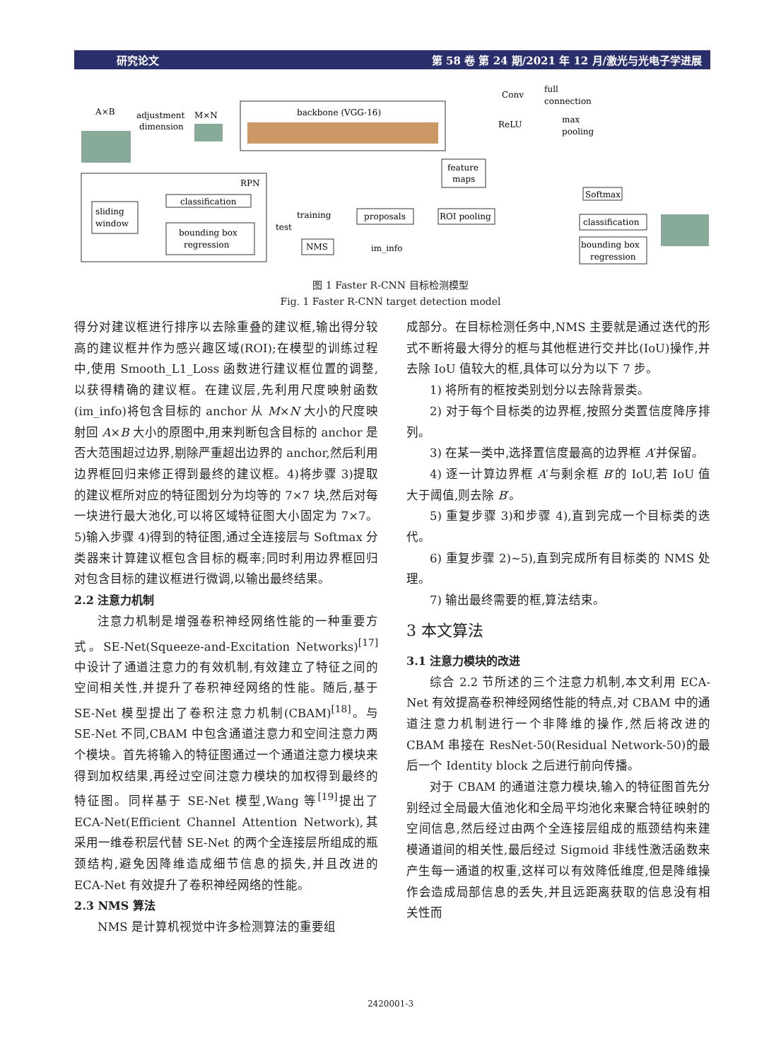研究论文 第 58 卷 第 24 期/2021 年 12 月/激光与光电子学进展
A×B
adjustment
dimension
M×N
backbone (VGG-16)
Conv
full
connection
ReLU
max
pooling
feature
maps
RPN
sliding
window
classification
bounding box
regression
training
test
proposals
NMS
im_info
ROI pooling
Softmax
classification
bounding box
regression
图 1 Faster R-CNN 目标检测模型
Fig. 1 Faster R-CNN target detection model
得分对建议框进行排序以去除重叠的建议框,输出得分较高的建议框并作为感兴趣区域(ROI);在模型的训练过程中,使用 Smooth_L1_Loss 函数进行建议框位置的调整,以获得精确的建议框。在建议层,先利用尺度映射函数(im_info)将包含目标的 anchor 从 M×N 大小的尺度映射回 A×B 大小的原图中,用来判断包含目标的 anchor 是否大范围超过边界,剔除严重超出边界的 anchor,然后利用边界框回归来修正得到最终的建议框。4)将步骤 3)提取的建议框所对应的特征图划分为均等的 7×7 块,然后对每一块进行最大池化,可以将区域特征图大小固定为 7×7。5)输入步骤 4)得到的特征图,通过全连接层与 Softmax 分类器来计算建议框包含目标的概率;同时利用边界框回归对包含目标的建议框进行微调,以输出最终结果。
2.2 注意力机制
注意力机制是增强卷积神经网络性能的一种重要方式。SE-Net(Squeeze-and-Excitation Networks)<sup>[17]</sup>中设计了通道注意力的有效机制,有效建立了特征之间的空间相关性,并提升了卷积神经网络的性能。随后,基于 SE-Net 模型提出了卷积注意力机制(CBAM)<sup>[18]</sup>。与 SE-Net 不同,CBAM 中包含通道注意力和空间注意力两个模块。首先将输入的特征图通过一个通道注意力模块来得到加权结果,再经过空间注意力模块的加权得到最终的特征图。同样基于 SE-Net 模型,Wang 等<sup>[19]</sup>提出了 ECA-Net(Efficient Channel Attention Network),其采用一维卷积层代替 SE-Net 的两个全连接层所组成的瓶颈结构,避免因降维造成细节信息的损失,并且改进的 ECA-Net 有效提升了卷积神经网络的性能。
2.3 NMS 算法
NMS 是计算机视觉中许多检测算法的重要组
成部分。在目标检测任务中,NMS 主要就是通过迭代的形式不断将最大得分的框与其他框进行交并比(IoU)操作,并去除 IoU 值较大的框,具体可以分为以下 7 步。
1) 将所有的框按类别划分以去除背景类。
2) 对于每个目标类的边界框,按照分类置信度降序排列。
3) 在某一类中,选择置信度最高的边界框 A′并保留。
4) 逐一计算边界框 A′与剩余框 B′的 IoU,若 IoU 值大于阈值,则去除 B′。
5) 重复步骤 3)和步骤 4),直到完成一个目标类的迭代。
6) 重复步骤 2)~5),直到完成所有目标类的 NMS 处理。
7) 输出最终需要的框,算法结束。
3 本文算法
3.1 注意力模块的改进
综合 2.2 节所述的三个注意力机制,本文利用 ECA-Net 有效提高卷积神经网络性能的特点,对 CBAM 中的通道注意力机制进行一个非降维的操作,然后将改进的 CBAM 串接在 ResNet-50(Residual Network-50)的最后一个 Identity block 之后进行前向传播。
对于 CBAM 的通道注意力模块,输入的特征图首先分别经过全局最大值池化和全局平均池化来聚合特征映射的空间信息,然后经过由两个全连接层组成的瓶颈结构来建模通道间的相关性,最后经过 Sigmoid 非线性激活函数来产生每一通道的权重,这样可以有效降低维度,但是降维操作会造成局部信息的丢失,并且远距离获取的信息没有相关性而
2420001-3